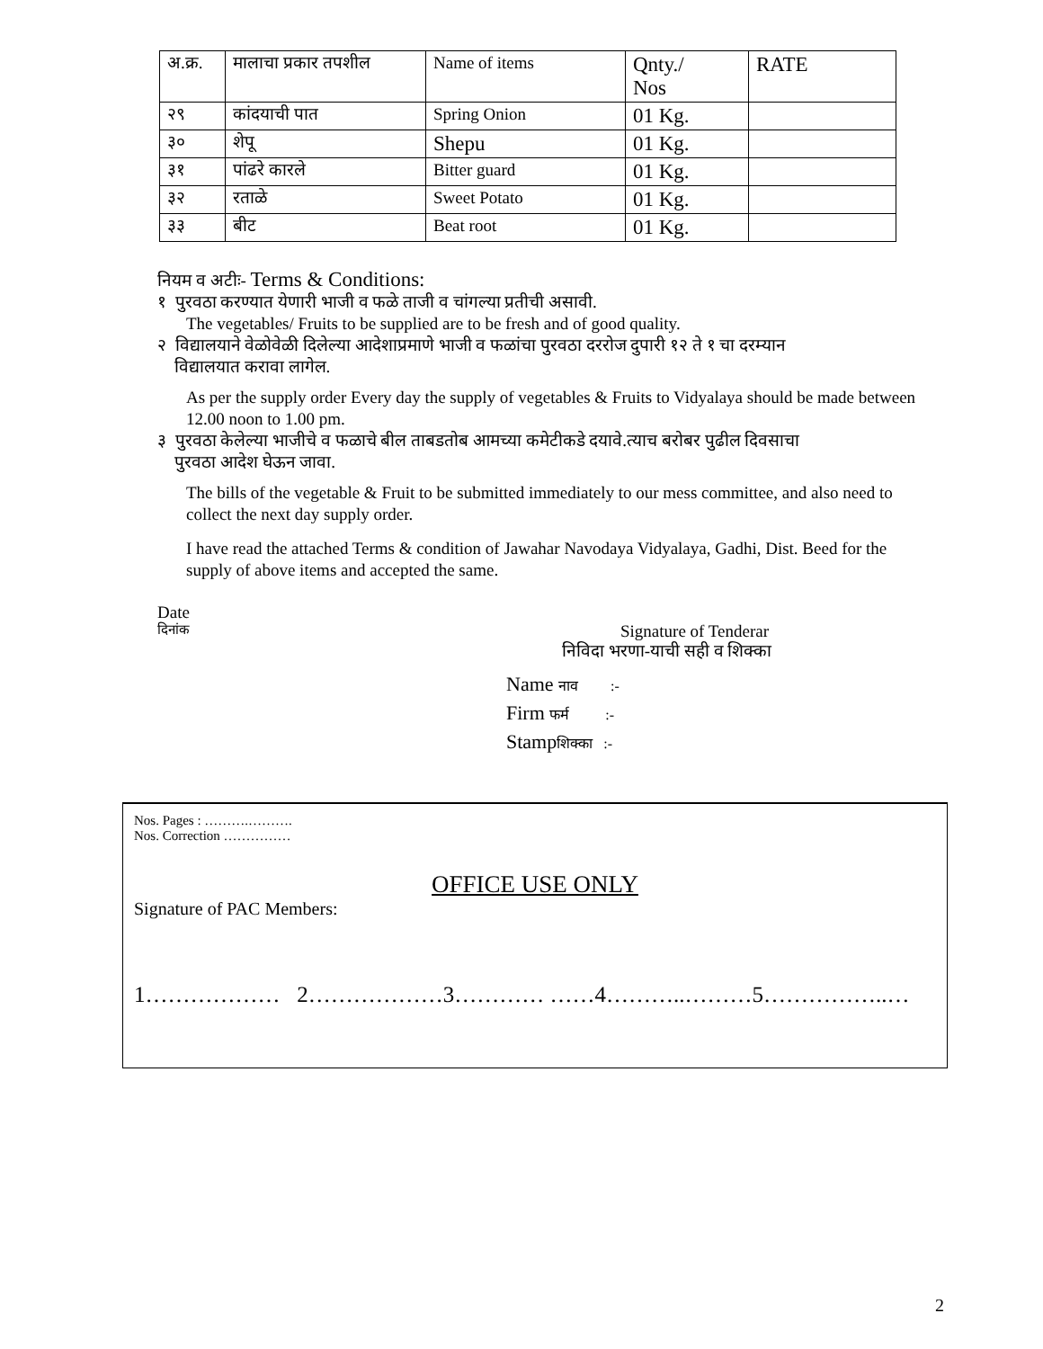| अ.क्र. | मालाचा प्रकार तपशील | Name of items | Qnty./ Nos | RATE |
| २९ | कांदयाची पात | Spring Onion | 01 Kg. | |
| ३० | शेपू | Shepu | 01 Kg. | |
| ३१ | पांढरे कारले | Bitter guard | 01 Kg. | |
| ३२ | रताळे | Sweet Potato | 01 Kg. | |
| ३३ | बीट | Beat root | 01 Kg. | |
नियम व अटीः- Terms & Conditions:
१ पुरवठा करण्यात येणारी भाजी व फळे ताजी व चांगल्या प्रतीची असावी.
The vegetables/ Fruits to be supplied are to be fresh and of good quality.
२ विद्यालयाने वेळोवेळी दिलेल्या आदेशाप्रमाणे भाजी व फळांचा पुरवठा दररोज दुपारी १२ ते १ चा दरम्यान
विद्यालयात करावा लागेल.
As per the supply order Every day the supply of vegetables & Fruits to Vidyalaya should be made between 12.00 noon to 1.00 pm.
३ पुरवठा केलेल्या भाजीचे व फळाचे बील ताबडतोब आमच्या कमेटीकडे दयावे.त्याच बरोबर पुढील दिवसाचा
पुरवठा आदेश घेऊन जावा.
The bills of the vegetable & Fruit to be submitted immediately to our mess committee, and also need to collect the next day supply order.
I have read the attached Terms & condition of Jawahar Navodaya Vidyalaya, Gadhi, Dist. Beed for the supply of above items and accepted the same.
Date
दिनांक
Signature of Tenderar
निविदा भरणा-याची सही व शिक्का
Name नाव :-
Firm फर्म :-
Stampशिक्का :-
Nos. Pages : ……….……….
Nos. Correction ……………
OFFICE USE ONLY
Signature of PAC Members:
1……………… 2………………3………… ……4………..………5……………..…
2